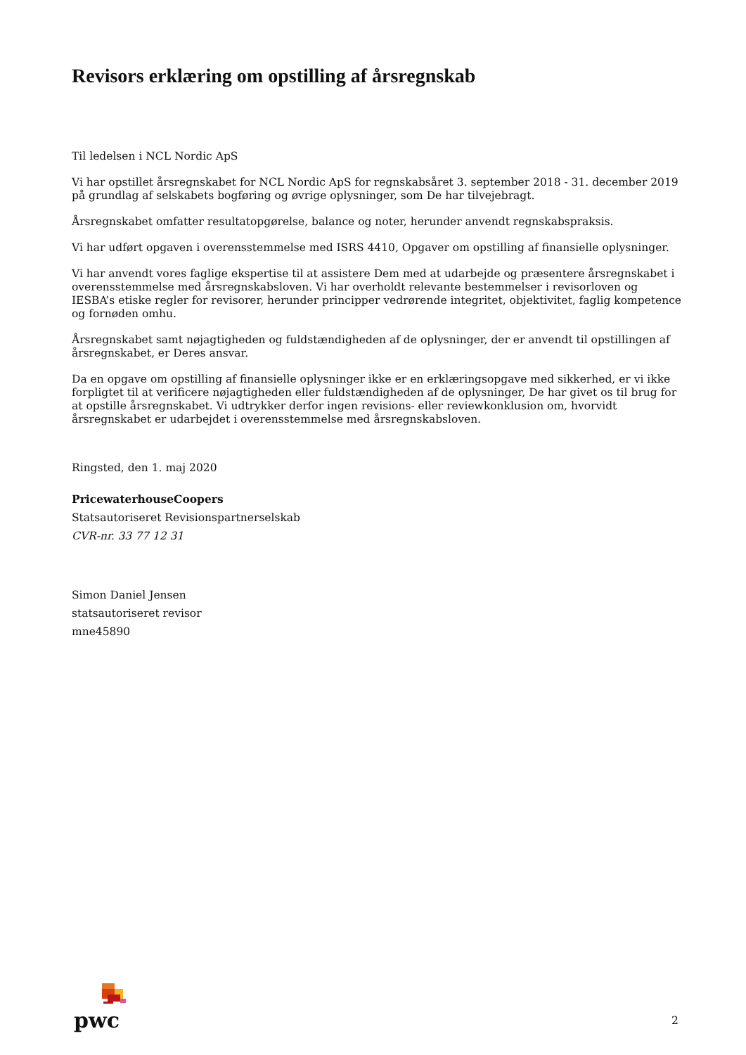Revisors erklæring om opstilling af årsregnskab
Til ledelsen i NCL Nordic ApS
Vi har opstillet årsregnskabet for NCL Nordic ApS for regnskabsåret 3. september 2018 - 31. december 2019 på grundlag af selskabets bogføring og øvrige oplysninger, som De har tilvejebragt.
Årsregnskabet omfatter resultatopgørelse, balance og noter, herunder anvendt regnskabspraksis.
Vi har udført opgaven i overensstemmelse med ISRS 4410, Opgaver om opstilling af finansielle oplysninger.
Vi har anvendt vores faglige ekspertise til at assistere Dem med at udarbejde og præsentere årsregnskabet i overensstemmelse med årsregnskabsloven. Vi har overholdt relevante bestemmelser i revisorloven og IESBA’s etiske regler for revisorer, herunder principper vedrørende integritet, objektivitet, faglig kompetence og fornøden omhu.
Årsregnskabet samt nøjagtigheden og fuldstændigheden af de oplysninger, der er anvendt til opstillingen af årsregnskabet, er Deres ansvar.
Da en opgave om opstilling af finansielle oplysninger ikke er en erklæringsopgave med sikkerhed, er vi ikke forpligtet til at verificere nøjagtigheden eller fuldstændigheden af de oplysninger, De har givet os til brug for at opstille årsregnskabet. Vi udtrykker derfor ingen revisions- eller reviewkonklusion om, hvorvidt årsregnskabet er udarbejdet i overensstemmelse med årsregnskabsloven.
Ringsted, den 1. maj 2020
PricewaterhouseCoopers
Statsautoriseret Revisionspartnerselskab
CVR-nr. 33 77 12 31
Simon Daniel Jensen
statsautoriseret revisor
mne45890
pwc
2